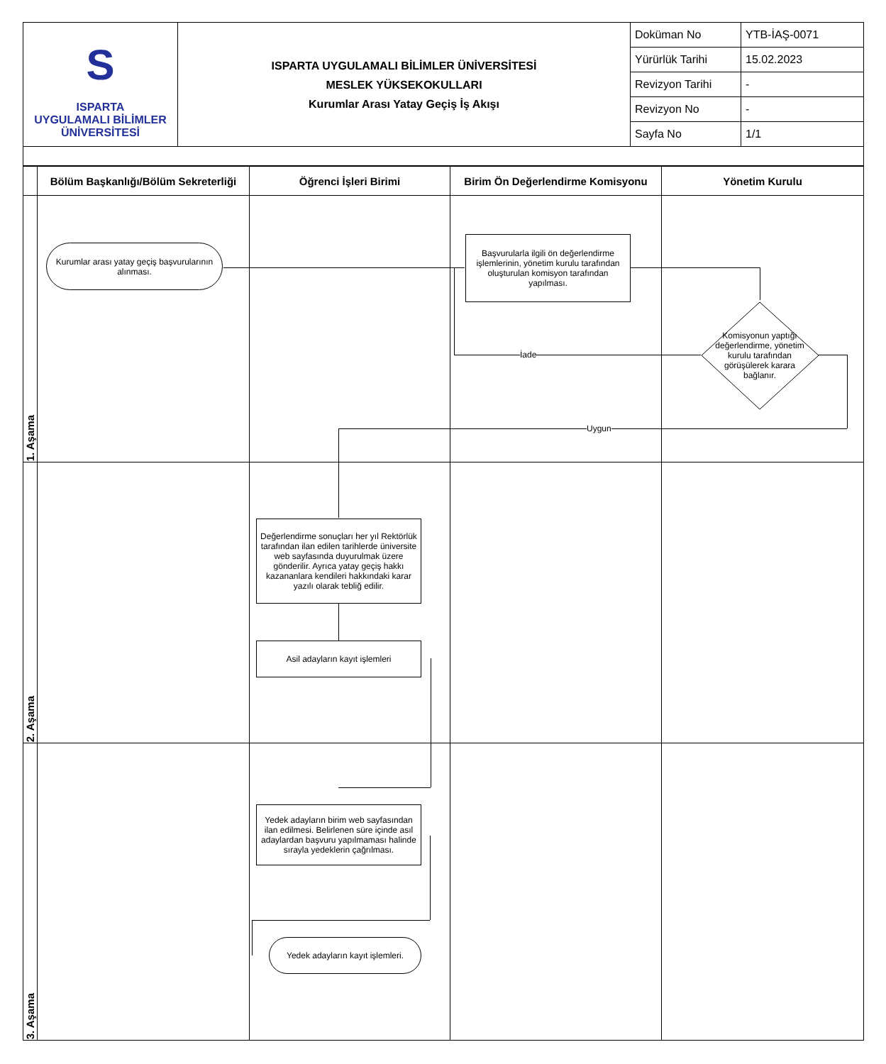| S ISPARTA UYGULAMALI BİLİMLER ÜNİVERSİTESİ | ISPARTA UYGULAMALI BİLİMLER ÜNİVERSİTESİ MESLEK YÜKSEKOKULLARI Kurumlar Arası Yatay Geçiş İş Akışı | Doküman No | YTB-İAŞ-0071 |
| | | Yürürlük Tarihi | 15.02.2023 |
| | | Revizyon Tarihi | - |
| | | Revizyon No | - |
| | | Sayfa No | 1/1 |
| | Bölüm Başkanlığı/Bölüm Sekreterliği | Öğrenci İşleri Birimi | Birim Ön Değerlendirme Komisyonu | Yönetim Kurulu |
| --- | --- | --- | --- | --- |
| 1. Aşama | | | | |
| 2. Aşama | | | | |
| 3. Aşama | | | | |
Kurumlar arası yatay geçiş başvurularının alınması.
Başvurularla ilgili ön değerlendirme işlemlerinin, yönetim kurulu tarafından oluşturulan komisyon tarafından yapılması.
Komisyonun yaptığı değerlendirme, yönetim kurulu tarafından görüşülerek karara bağlanır.
İade
Uygun
Değerlendirme sonuçları her yıl Rektörlük tarafından ilan edilen tarihlerde üniversite web sayfasında duyurulmak üzere gönderilir. Ayrıca yatay geçiş hakkı kazananlara kendileri hakkındaki karar yazılı olarak tebliğ edilir.
Asil adayların kayıt işlemleri
Yedek adayların birim web sayfasından ilan edilmesi. Belirlenen süre içinde asıl adaylardan başvuru yapılmaması halinde sırayla yedeklerin çağrılması.
Yedek adayların kayıt işlemleri.